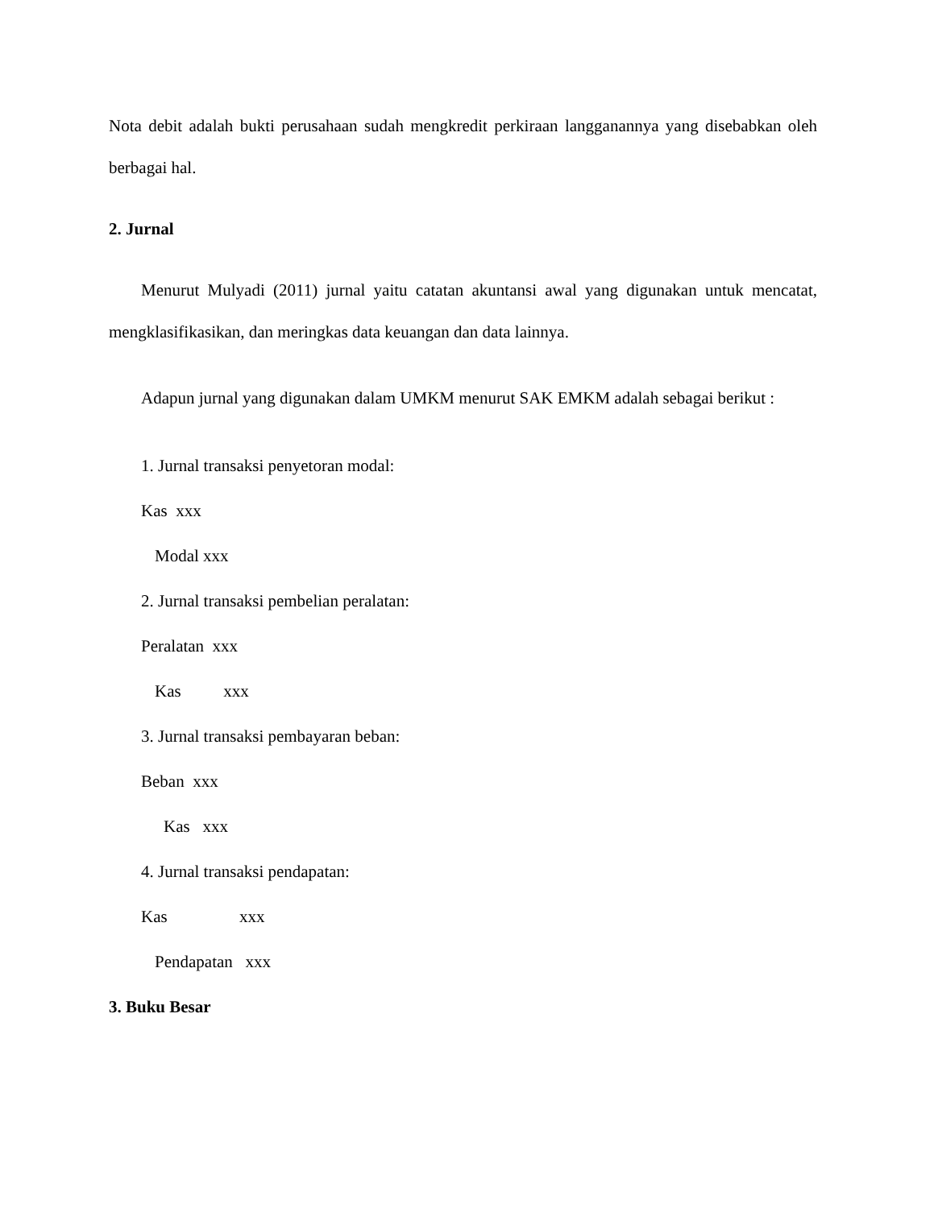Nota debit adalah bukti perusahaan sudah mengkredit perkiraan langganannya yang disebabkan oleh berbagai hal.
2. Jurnal
Menurut Mulyadi (2011) jurnal yaitu catatan akuntansi awal yang digunakan untuk mencatat, mengklasifikasikan, dan meringkas data keuangan dan data lainnya.
Adapun jurnal yang digunakan dalam UMKM menurut SAK EMKM adalah sebagai berikut :
1. Jurnal transaksi penyetoran modal:
Kas xxx
Modal xxx
2. Jurnal transaksi pembelian peralatan:
Peralatan xxx
Kas xxx
3. Jurnal transaksi pembayaran beban:
Beban xxx
Kas xxx
4. Jurnal transaksi pendapatan:
Kas xxx
Pendapatan xxx
3. Buku Besar